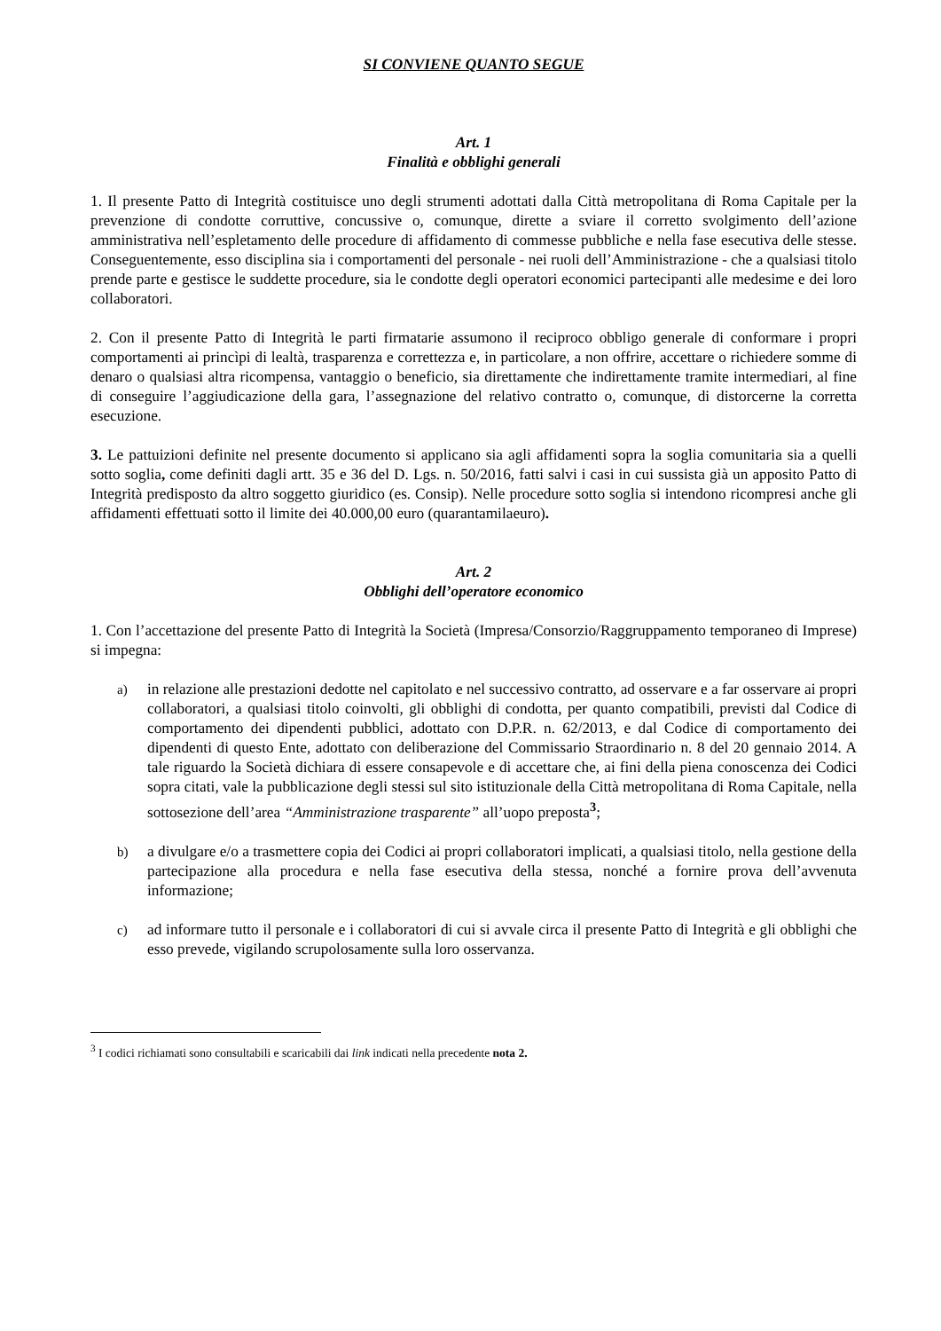SI CONVIENE QUANTO SEGUE
Art. 1
Finalità e obblighi generali
1. Il presente Patto di Integrità costituisce uno degli strumenti adottati dalla Città metropolitana di Roma Capitale per la prevenzione di condotte corruttive, concussive o, comunque, dirette a sviare il corretto svolgimento dell’azione amministrativa nell’espletamento delle procedure di affidamento di commesse pubbliche e nella fase esecutiva delle stesse. Conseguentemente, esso disciplina sia i comportamenti del personale - nei ruoli dell’Amministrazione - che a qualsiasi titolo prende parte e gestisce le suddette procedure, sia le condotte degli operatori economici partecipanti alle medesime e dei loro collaboratori.
2. Con il presente Patto di Integrità le parti firmatarie assumono il reciproco obbligo generale di conformare i propri comportamenti ai princìpi di lealtà, trasparenza e correttezza e, in particolare, a non offrire, accettare o richiedere somme di denaro o qualsiasi altra ricompensa, vantaggio o beneficio, sia direttamente che indirettamente tramite intermediari, al fine di conseguire l’aggiudicazione della gara, l’assegnazione del relativo contratto o, comunque, di distorcerne la corretta esecuzione.
3. Le pattuizioni definite nel presente documento si applicano sia agli affidamenti sopra la soglia comunitaria sia a quelli sotto soglia, come definiti dagli artt. 35 e 36 del D. Lgs. n. 50/2016, fatti salvi i casi in cui sussista già un apposito Patto di Integrità predisposto da altro soggetto giuridico (es. Consip). Nelle procedure sotto soglia si intendono ricompresi anche gli affidamenti effettuati sotto il limite dei 40.000,00 euro (quarantamilaeuro).
Art. 2
Obblighi dell’operatore economico
1. Con l’accettazione del presente Patto di Integrità la Società (Impresa/Consorzio/Raggruppamento temporaneo di Imprese) si impegna:
a)
in relazione alle prestazioni dedotte nel capitolato e nel successivo contratto, ad osservare e a far osservare ai propri collaboratori, a qualsiasi titolo coinvolti, gli obblighi di condotta, per quanto compatibili, previsti dal Codice di comportamento dei dipendenti pubblici, adottato con D.P.R. n. 62/2013, e dal Codice di comportamento dei dipendenti di questo Ente, adottato con deliberazione del Commissario Straordinario n. 8 del 20 gennaio 2014. A tale riguardo la Società dichiara di essere consapevole e di accettare che, ai fini della piena conoscenza dei Codici sopra citati, vale la pubblicazione degli stessi sul sito istituzionale della Città metropolitana di Roma Capitale, nella sottosezione dell’area “Amministrazione trasparente” all’uopo preposta<sup>3</sup>;
b)
a divulgare e/o a trasmettere copia dei Codici ai propri collaboratori implicati, a qualsiasi titolo, nella gestione della partecipazione alla procedura e nella fase esecutiva della stessa, nonché a fornire prova dell’avvenuta informazione;
c)
ad informare tutto il personale e i collaboratori di cui si avvale circa il presente Patto di Integrità e gli obblighi che esso prevede, vigilando scrupolosamente sulla loro osservanza.
<sup>3</sup> I codici richiamati sono consultabili e scaricabili dai link indicati nella precedente nota 2.